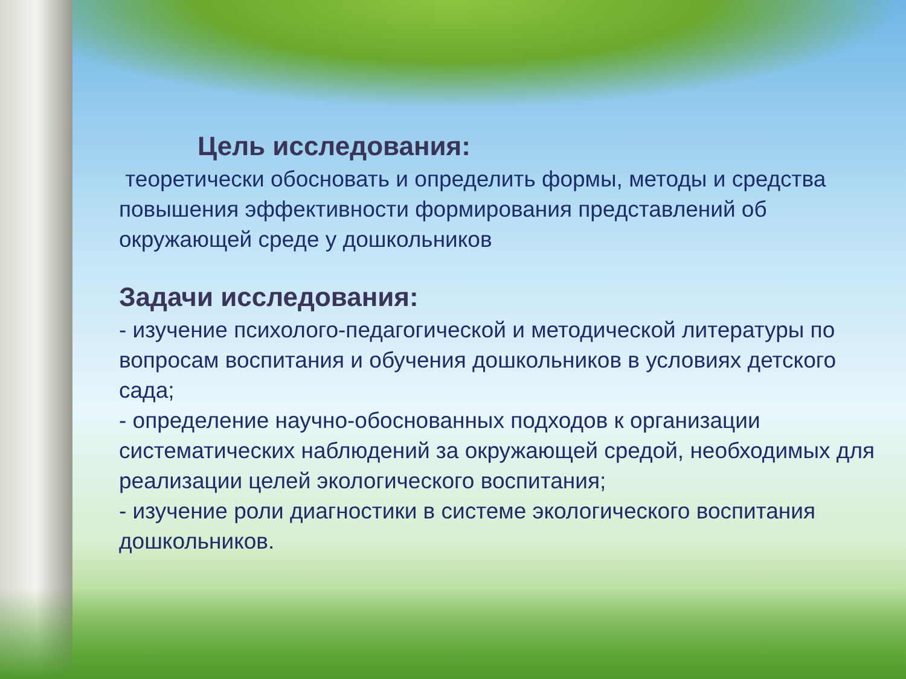Цель исследования:
теоретически обосновать и определить формы, методы и средства повышения эффективности формирования представлений об окружающей среде у дошкольников
Задачи исследования:
- изучение психолого-педагогической и методической литературы по вопросам воспитания и обучения дошкольников в условиях детского сада;
- определение научно-обоснованных подходов к организации систематических наблюдений за окружающей средой, необходимых для реализации целей экологического воспитания;
- изучение роли диагностики в системе экологического воспитания дошкольников.